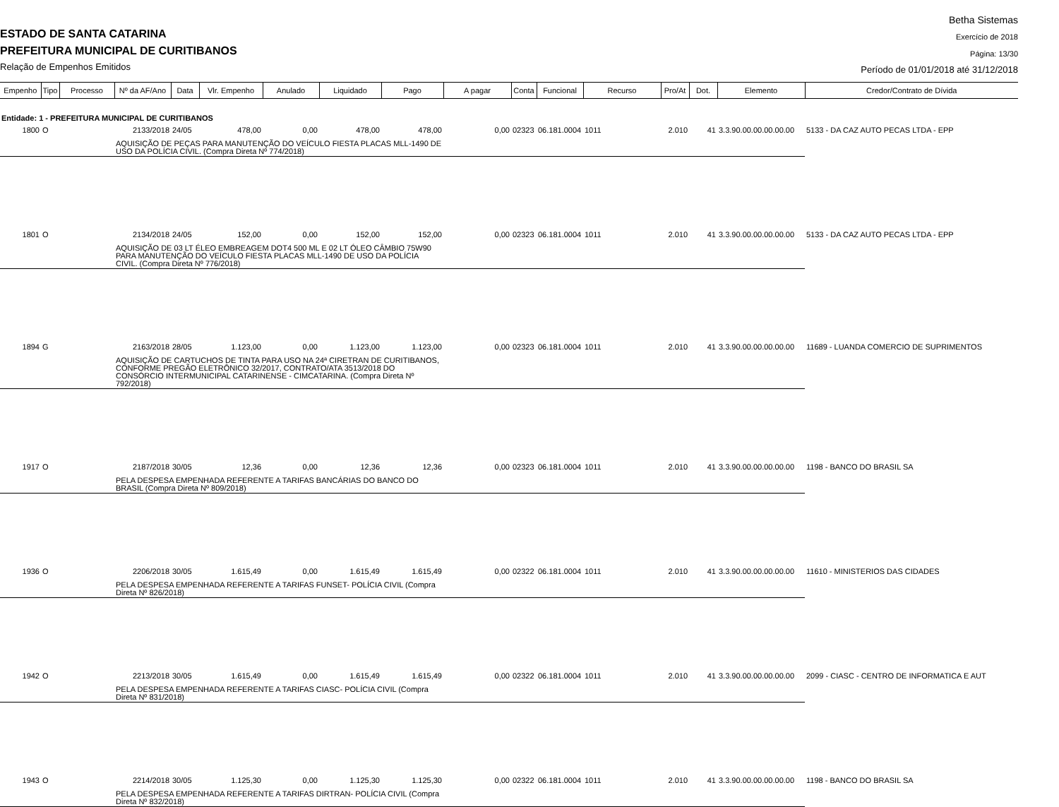ESTADO DE SANTA CATARINA
PREFEITURA MUNICIPAL DE CURITIBANOS
Relação de Empenhos Emitidos
Betha Sistemas
Exercício de 2018
Página: 13/30
Período de 01/01/2018 até 31/12/2018
| Empenho | Tipo | Processo | Nº da AF/Ano | Data | Vlr. Empenho | Anulado | Liquidado | Pago | A pagar | Conta | Funcional | Recurso | Pro/At | Dot. | Elemento | Credor/Contrato de Dívida |
| --- | --- | --- | --- | --- | --- | --- | --- | --- | --- | --- | --- | --- | --- | --- | --- | --- |
| Entidade: 1 - PREFEITURA MUNICIPAL DE CURITIBANOS | | | | | | | | | | | | | | | | |
| 1800 | O | | 2133/2018 | 24/05 | 478,00 | 0,00 | 478,00 | 478,00 | 0,00 | 02323 | 06.181.0004 | 1011 | 2.010 | 41 | 3.3.90.00.00.00.00.00 | 5133 - DA CAZ AUTO PECAS LTDA - EPP |
| | | | AQUISIÇÃO DE PEÇAS PARA MANUTENÇÃO DO VEÍCULO FIESTA PLACAS MLL-1490 DE USO DA POLÍCIA CIVIL. (Compra Direta Nº 774/2018) | | | | | | | | | | | | | |
| 1801 | O | | 2134/2018 | 24/05 | 152,00 | 0,00 | 152,00 | 152,00 | 0,00 | 02323 | 06.181.0004 | 1011 | 2.010 | 41 | 3.3.90.00.00.00.00.00 | 5133 - DA CAZ AUTO PECAS LTDA - EPP |
| | | | AQUISIÇÃO DE 03 LT ÉLEO EMBREAGEM DOT4 500 ML E 02 LT ÓLEO CÂMBIO 75W90 PARA MANUTENÇÃO DO VEÍCULO FIESTA PLACAS MLL-1490 DE USO DA POLÍCIA CIVIL. (Compra Direta Nº 776/2018) | | | | | | | | | | | | | |
| 1894 | G | | 2163/2018 | 28/05 | 1.123,00 | 0,00 | 1.123,00 | 1.123,00 | 0,00 | 02323 | 06.181.0004 | 1011 | 2.010 | 41 | 3.3.90.00.00.00.00.00 | 11689 - LUANDA COMERCIO DE SUPRIMENTOS |
| | | | AQUISIÇÃO DE CARTUCHOS DE TINTA PARA USO NA 24ª CIRETRAN DE CURITIBANOS, CONFORME PREGÃO ELETRÔNICO 32/2017, CONTRATO/ATA 3513/2018 DO CONSÓRCIO INTERMUNICIPAL CATARINENSE - CIMCATARINA. (Compra Direta Nº 792/2018) | | | | | | | | | | | | | |
| 1917 | O | | 2187/2018 | 30/05 | 12,36 | 0,00 | 12,36 | 12,36 | 0,00 | 02323 | 06.181.0004 | 1011 | 2.010 | 41 | 3.3.90.00.00.00.00.00 | 1198 - BANCO DO BRASIL SA |
| | | | PELA DESPESA EMPENHADA REFERENTE A TARIFAS BANCÁRIAS DO BANCO DO BRASIL (Compra Direta Nº 809/2018) | | | | | | | | | | | | | |
| 1936 | O | | 2206/2018 | 30/05 | 1.615,49 | 0,00 | 1.615,49 | 1.615,49 | 0,00 | 02322 | 06.181.0004 | 1011 | 2.010 | 41 | 3.3.90.00.00.00.00.00 | 11610 - MINISTERIOS DAS CIDADES |
| | | | PELA DESPESA EMPENHADA REFERENTE A TARIFAS FUNSET- POLÍCIA CIVIL (Compra Direta Nº 826/2018) | | | | | | | | | | | | | |
| 1942 | O | | 2213/2018 | 30/05 | 1.615,49 | 0,00 | 1.615,49 | 1.615,49 | 0,00 | 02322 | 06.181.0004 | 1011 | 2.010 | 41 | 3.3.90.00.00.00.00.00 | 2099 - CIASC - CENTRO DE INFORMATICA E AUT |
| | | | PELA DESPESA EMPENHADA REFERENTE A TARIFAS CIASC- POLÍCIA CIVIL (Compra Direta Nº 831/2018) | | | | | | | | | | | | | |
| 1943 | O | | 2214/2018 | 30/05 | 1.125,30 | 0,00 | 1.125,30 | 1.125,30 | 0,00 | 02322 | 06.181.0004 | 1011 | 2.010 | 41 | 3.3.90.00.00.00.00.00 | 1198 - BANCO DO BRASIL SA |
| | | | PELA DESPESA EMPENHADA REFERENTE A TARIFAS DIRTRAN- POLÍCIA CIVIL (Compra Direta Nº 832/2018) | | | | | | | | | | | | | |